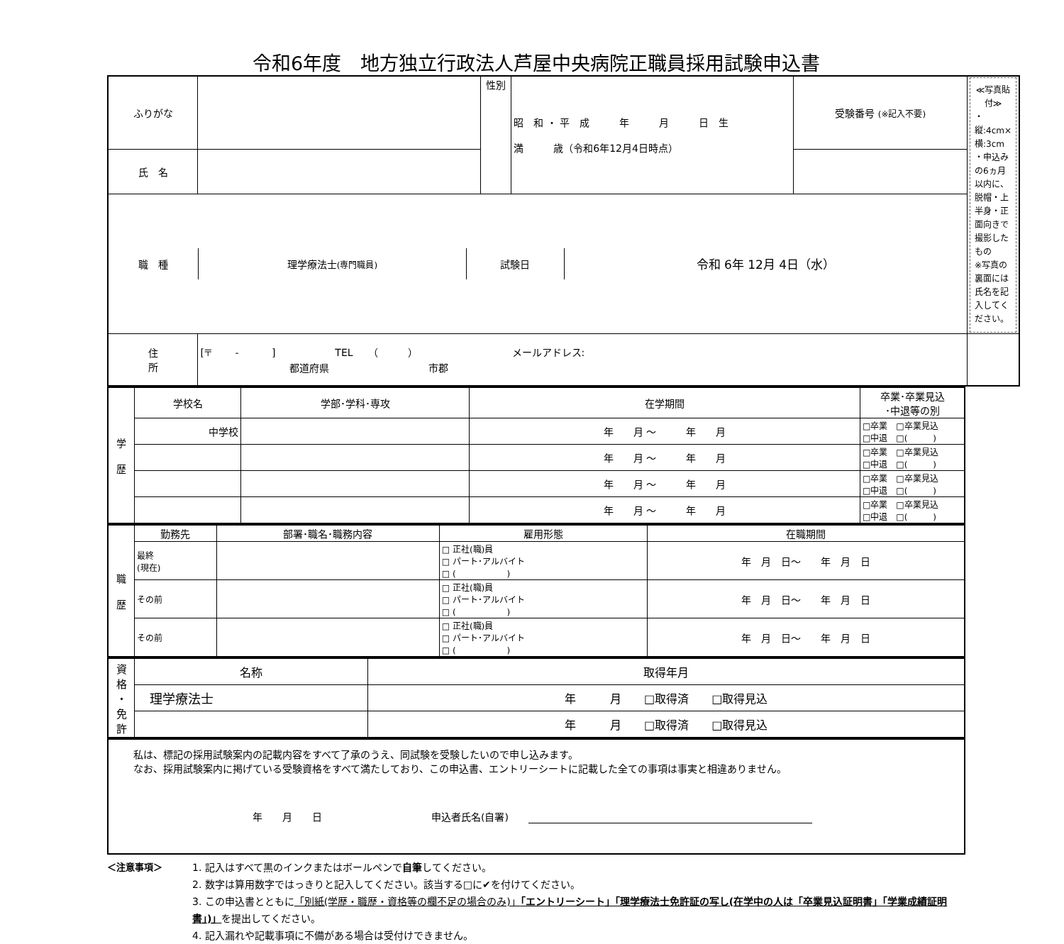令和6年度　地方独立行政法人芦屋中央病院正職員採用試験申込書
| ふりがな | | 性別 | 昭 和 ・ 平 成 年 月 日 生 満 歳（令和6年12月4日時点） | 受験番号 (※記入不要) | ≪写真貼付≫ ・縦:4cm×横:3cm ・申込みの6ヵ月以内に、脱帽・上半身・正面向きで撮影したもの ※写真の裏面には氏名を記入してください。 |
| 氏 名 | | | | | |
| / 職 種 / 理学療法士 (専門職員) / 試験日 / 令和 6年 12月 4日（水） / | | | | | |
| 住 所 | [〒 - ] TEL （ ） メールアドレス: 都道府県 市郡 | | | | |
| 学 歴 | 学校名 | 学部･学科･専攻 | 在学期間 | 卒業･卒業見込 ･中退等の別 |
| | 中学校 | | 年 月 ～ 年 月 | □卒業 □卒業見込 □中退 □( ) |
| | | | 年 月 ～ 年 月 | □卒業 □卒業見込 □中退 □( ) |
| | | | 年 月 ～ 年 月 | □卒業 □卒業見込 □中退 □( ) |
| | | | 年 月 ～ 年 月 | □卒業 □卒業見込 □中退 □( ) |
| 職 歴 | 勤務先 | 部署･職名･職務内容 | 雇用形態 | 在職期間 |
| | 最終 (現在) | | □ 正社(職)員 □ パート･アルバイト □ ( ) | 年 月 日～ 年 月 日 |
| | その前 | | □ 正社(職)員 □ パート･アルバイト □ ( ) | 年 月 日～ 年 月 日 |
| | その前 | | □ 正社(職)員 □ パート･アルバイト □ ( ) | 年 月 日～ 年 月 日 |
| 資 格 ・ 免 許 | 名称 | 取得年月 |
| | 理学療法士 | 年 月 □取得済 □取得見込 |
| | | 年 月 □取得済 □取得見込 |
| 私は、標記の採用試験案内の記載内容をすべて了承のうえ、同試験を受験したいので申し込みます。 なお、採用試験案内に掲げている受験資格をすべて満たしており、この申込書、エントリーシートに記載した全ての事項は事実と相違ありません。 年 月 日 申込者氏名(自署) |
| ＜注意事項＞ | 1. 記入はすべて黒のインクまたはボールペンで 自筆 してください。 2. 数字は算用数字ではっきりと記入してください。該当する□に✔を付けてください。 3. この申込書とともに 「別紙(学歴・職歴・資格等の欄不足の場合のみ)」 「エントリーシート」「理学療法士免許証の写し(在学中の人は「卒業見込証明書」「学業成績証明書」)」 を提出してください。 4. 記入漏れや記載事項に不備がある場合は受付けできません。 |